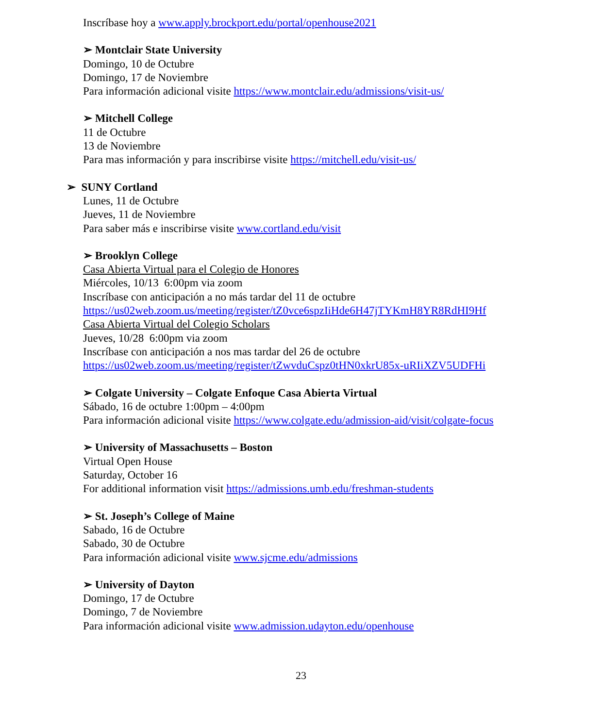Inscríbase hoy a www.apply.brockport.edu/portal/openhouse2021
➢ Montclair State University
Domingo, 10 de Octubre
Domingo, 17 de Noviembre
Para información adicional visite https://www.montclair.edu/admissions/visit-us/
➢ Mitchell College
11 de Octubre
13 de Noviembre
Para mas información y para inscribirse visite https://mitchell.edu/visit-us/
➢ SUNY Cortland
Lunes, 11 de Octubre
Jueves, 11 de Noviembre
Para saber más e inscribirse visite www.cortland.edu/visit
➢ Brooklyn College
Casa Abierta Virtual para el Colegio de Honores
Miércoles, 10/13 6:00pm via zoom
Inscríbase con anticipación a no más tardar del 11 de octubre
https://us02web.zoom.us/meeting/register/tZ0vce6spzIiHde6H47jTYKmH8YR8RdHI9Hf
Casa Abierta Virtual del Colegio Scholars
Jueves, 10/28 6:00pm via zoom
Inscríbase con anticipación a nos mas tardar del 26 de octubre
https://us02web.zoom.us/meeting/register/tZwvduCspz0tHN0xkrU85x-uRIiXZV5UDFHi
➢ Colgate University – Colgate Enfoque Casa Abierta Virtual
Sábado, 16 de octubre 1:00pm – 4:00pm
Para información adicional visite https://www.colgate.edu/admission-aid/visit/colgate-focus
➢ University of Massachusetts – Boston
Virtual Open House
Saturday, October 16
For additional information visit https://admissions.umb.edu/freshman-students
➢ St. Joseph’s College of Maine
Sabado, 16 de Octubre
Sabado, 30 de Octubre
Para información adicional visite www.sjcme.edu/admissions
➢ University of Dayton
Domingo, 17 de Octubre
Domingo, 7 de Noviembre
Para información adicional visite www.admission.udayton.edu/openhouse
23